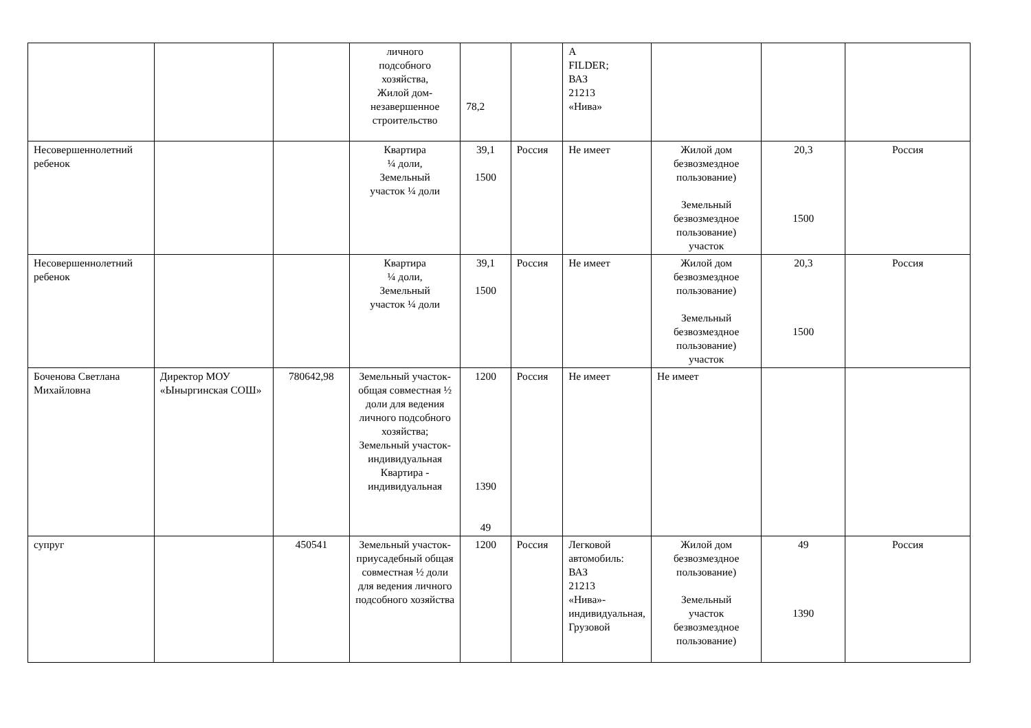| | | | личного подсобного хозяйства, Жилой дом- незавершенное строительство | 78,2 | | А FILDER; ВАЗ 21213 «Нива» | | | |
| Несовершеннолетний ребенок | | | Квартира ¼ доли, Земельный участок ¼ доли | 39,1 1500 | Россия | Не имеет | Жилой дом безвозмездное пользование) Земельный безвозмездное пользование) участок | 20,3 1500 | Россия |
| Несовершеннолетний ребенок | | | Квартира ¼ доли, Земельный участок ¼ доли | 39,1 1500 | Россия | Не имеет | Жилой дом безвозмездное пользование) Земельный безвозмездное пользование) участок | 20,3 1500 | Россия |
| Боченова Светлана Михайловна | Директор МОУ «Ыныргинская СОШ» | 780642,98 | Земельный участок-общая совместная ½ доли для ведения личного подсобного хозяйства; Земельный участок-индивидуальная Квартира - индивидуальная | 1200 1390 49 | Россия | Не имеет | Не имеет | | |
| супруг | | 450541 | Земельный участок-приусадебный общая совместная ½ доли для ведения личного подсобного хозяйства | 1200 | Россия | Легковой автомобиль: ВАЗ 21213 «Нива»-индивидуальная, Грузовой | Жилой дом безвозмездное пользование) Земельный участок безвозмездное пользование) | 49 1390 | Россия |